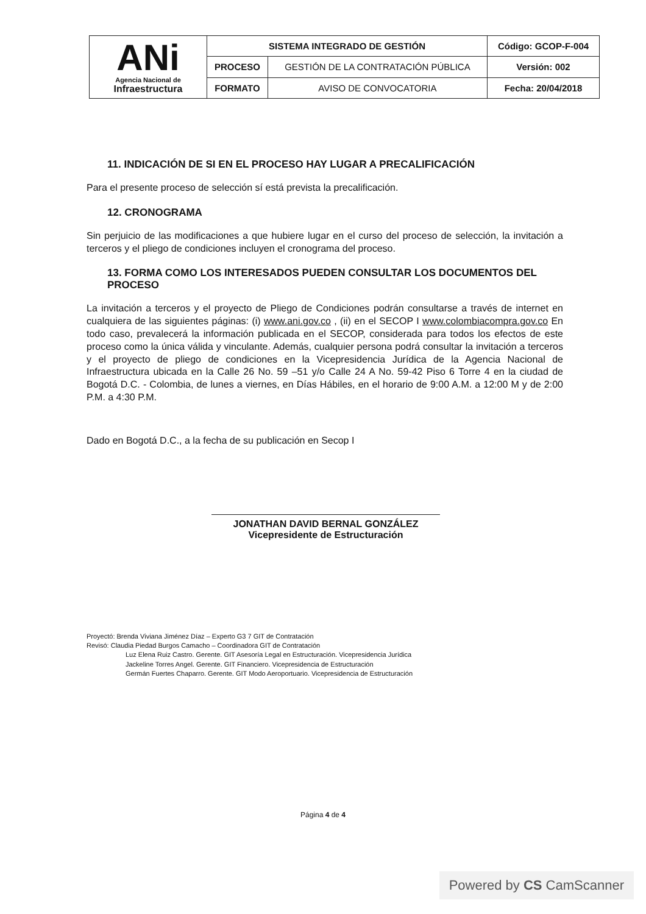| ANi Agencia Nacional de Infraestructura | SISTEMA INTEGRADO DE GESTIÓN | | Código: GCOP-F-004 |
| | PROCESO | GESTIÓN DE LA CONTRATACIÓN PÚBLICA | Versión: 002 |
| | FORMATO | AVISO DE CONVOCATORIA | Fecha: 20/04/2018 |
11. INDICACIÓN DE SI EN EL PROCESO HAY LUGAR A PRECALIFICACIÓN
Para el presente proceso de selección sí está prevista la precalificación.
12. CRONOGRAMA
Sin perjuicio de las modificaciones a que hubiere lugar en el curso del proceso de selección, la invitación a terceros y el pliego de condiciones incluyen el cronograma del proceso.
13. FORMA COMO LOS INTERESADOS PUEDEN CONSULTAR LOS DOCUMENTOS DEL PROCESO
La invitación a terceros y el proyecto de Pliego de Condiciones podrán consultarse a través de internet en cualquiera de las siguientes páginas: (i) www.ani.gov.co , (ii) en el SECOP I www.colombiacompra.gov.co En todo caso, prevalecerá la información publicada en el SECOP, considerada para todos los efectos de este proceso como la única válida y vinculante. Además, cualquier persona podrá consultar la invitación a terceros y el proyecto de pliego de condiciones en la Vicepresidencia Jurídica de la Agencia Nacional de Infraestructura ubicada en la Calle 26 No. 59 –51 y/o Calle 24 A No. 59-42 Piso 6 Torre 4 en la ciudad de Bogotá D.C. - Colombia, de lunes a viernes, en Días Hábiles, en el horario de 9:00 A.M. a 12:00 M y de 2:00 P.M. a 4:30 P.M.
Dado en Bogotá D.C., a la fecha de su publicación en Secop I
JONATHAN DAVID BERNAL GONZÁLEZ
Vicepresidente de Estructuración
Proyectó: Brenda Viviana Jiménez Díaz – Experto G3 7 GIT de Contratación
Revisó: Claudia Piedad Burgos Camacho – Coordinadora GIT de Contratación
Luz Elena Ruiz Castro. Gerente. GIT Asesoría Legal en Estructuración. Vicepresidencia Jurídica
Jackeline Torres Angel. Gerente. GIT Financiero. Vicepresidencia de Estructuración
Germán Fuertes Chaparro. Gerente. GIT Modo Aeroportuario. Vicepresidencia de Estructuración
Página 4 de 4
Powered by CS CamScanner